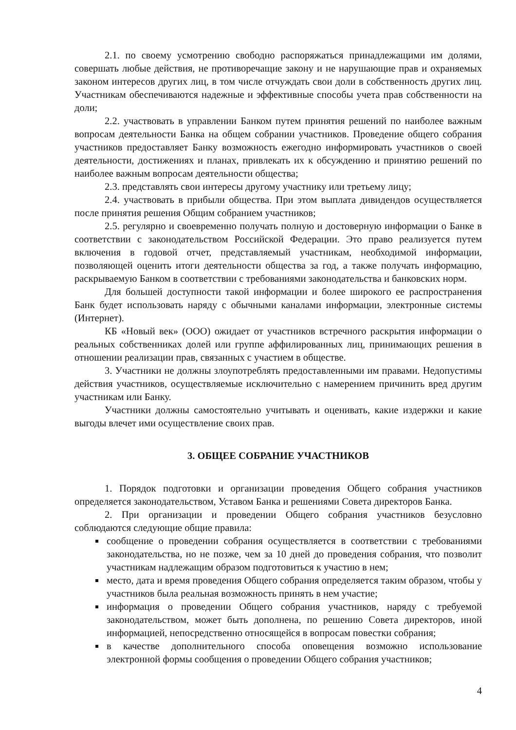2.1. по своему усмотрению свободно распоряжаться принадлежащими им долями, совершать любые действия, не противоречащие закону и не нарушающие прав и охраняемых законом интересов других лиц, в том числе отчуждать свои доли в собственность других лиц. Участникам обеспечиваются надежные и эффективные способы учета прав собственности на доли;
2.2. участвовать в управлении Банком путем принятия решений по наиболее важным вопросам деятельности Банка на общем собрании участников. Проведение общего собрания участников предоставляет Банку возможность ежегодно информировать участников о своей деятельности, достижениях и планах, привлекать их к обсуждению и принятию решений по наиболее важным вопросам деятельности общества;
2.3. представлять свои интересы другому участнику или третьему лицу;
2.4. участвовать в прибыли общества. При этом выплата дивидендов осуществляется после принятия решения Общим собранием участников;
2.5. регулярно и своевременно получать полную и достоверную информации о Банке в соответствии с законодательством Российской Федерации. Это право реализуется путем включения в годовой отчет, представляемый участникам, необходимой информации, позволяющей оценить итоги деятельности общества за год, а также получать информацию, раскрываемую Банком в соответствии с требованиями законодательства и банковских норм.
Для большей доступности такой информации и более широкого ее распространения Банк будет использовать наряду с обычными каналами информации, электронные системы (Интернет).
КБ «Новый век» (ООО) ожидает от участников встречного раскрытия информации о реальных собственниках долей или группе аффилированных лиц, принимающих решения в отношении реализации прав, связанных с участием в обществе.
3. Участники не должны злоупотреблять предоставленными им правами. Недопустимы действия участников, осуществляемые исключительно с намерением причинить вред другим участникам или Банку.
Участники должны самостоятельно учитывать и оценивать, какие издержки и какие выгоды влечет ими осуществление своих прав.
3. ОБЩЕЕ СОБРАНИЕ УЧАСТНИКОВ
1. Порядок подготовки и организации проведения Общего собрания участников определяется законодательством, Уставом Банка и решениями Совета директоров Банка.
2. При организации и проведении Общего собрания участников безусловно соблюдаются следующие общие правила:
сообщение о проведении собрания осуществляется в соответствии с требованиями законодательства, но не позже, чем за 10 дней до проведения собрания, что позволит участникам надлежащим образом подготовиться к участию в нем;
место, дата и время проведения Общего собрания определяется таким образом, чтобы у участников была реальная возможность принять в нем участие;
информация о проведении Общего собрания участников, наряду с требуемой законодательством, может быть дополнена, по решению Совета директоров, иной информацией, непосредственно относящейся в вопросам повестки собрания;
в качестве дополнительного способа оповещения возможно использование электронной формы сообщения о проведении Общего собрания участников;
4